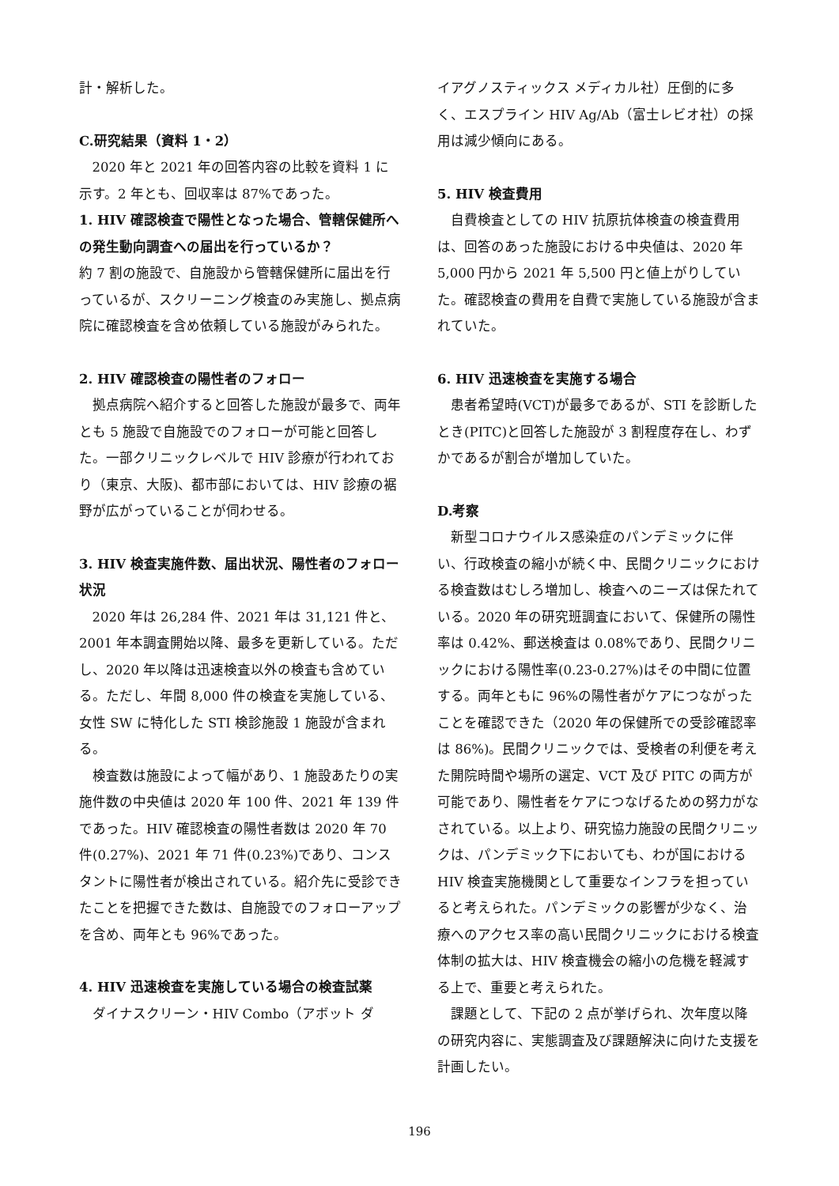計・解析した。
C.研究結果（資料 1・2）
2020 年と 2021 年の回答内容の比較を資料 1 に示す。2 年とも、回収率は 87%であった。
1. HIV 確認検査で陽性となった場合、管轄保健所への発生動向調査への届出を行っているか？
約 7 割の施設で、自施設から管轄保健所に届出を行っているが、スクリーニング検査のみ実施し、拠点病院に確認検査を含め依頼している施設がみられた。
2. HIV 確認検査の陽性者のフォロー
拠点病院へ紹介すると回答した施設が最多で、両年とも 5 施設で自施設でのフォローが可能と回答した。一部クリニックレベルで HIV 診療が行われており（東京、大阪)、都市部においては、HIV 診療の裾野が広がっていることが伺わせる。
3. HIV 検査実施件数、届出状況、陽性者のフォロー状況
2020 年は 26,284 件、2021 年は 31,121 件と、2001 年本調査開始以降、最多を更新している。ただし、2020 年以降は迅速検査以外の検査も含めている。ただし、年間 8,000 件の検査を実施している、女性 SW に特化した STI 検診施設 1 施設が含まれる。
検査数は施設によって幅があり、1 施設あたりの実施件数の中央値は 2020 年 100 件、2021 年 139 件であった。HIV 確認検査の陽性者数は 2020 年 70 件(0.27%)、2021 年 71 件(0.23%)であり、コンスタントに陽性者が検出されている。紹介先に受診できたことを把握できた数は、自施設でのフォローアップを含め、両年とも 96%であった。
4. HIV 迅速検査を実施している場合の検査試薬
ダイナスクリーン・HIV Combo（アボット ダ
イアグノスティックス メディカル社）圧倒的に多く、エスプライン HIV Ag/Ab（富士レビオ社）の採用は減少傾向にある。
5. HIV 検査費用
自費検査としての HIV 抗原抗体検査の検査費用は、回答のあった施設における中央値は、2020 年 5,000 円から 2021 年 5,500 円と値上がりしていた。確認検査の費用を自費で実施している施設が含まれていた。
6. HIV 迅速検査を実施する場合
患者希望時(VCT)が最多であるが、STI を診断したとき(PITC)と回答した施設が 3 割程度存在し、わずかであるが割合が増加していた。
D.考察
新型コロナウイルス感染症のパンデミックに伴い、行政検査の縮小が続く中、民間クリニックにおける検査数はむしろ増加し、検査へのニーズは保たれている。2020 年の研究班調査において、保健所の陽性率は 0.42%、郵送検査は 0.08%であり、民間クリニックにおける陽性率(0.23-0.27%)はその中間に位置する。両年ともに 96%の陽性者がケアにつながったことを確認できた（2020 年の保健所での受診確認率は 86%)。民間クリニックでは、受検者の利便を考えた開院時間や場所の選定、VCT 及び PITC の両方が可能であり、陽性者をケアにつなげるための努力がなされている。以上より、研究協力施設の民間クリニックは、パンデミック下においても、わが国における HIV 検査実施機関として重要なインフラを担っていると考えられた。パンデミックの影響が少なく、治療へのアクセス率の高い民間クリニックにおける検査体制の拡大は、HIV 検査機会の縮小の危機を軽減する上で、重要と考えられた。
課題として、下記の 2 点が挙げられ、次年度以降の研究内容に、実態調査及び課題解決に向けた支援を計画したい。
196